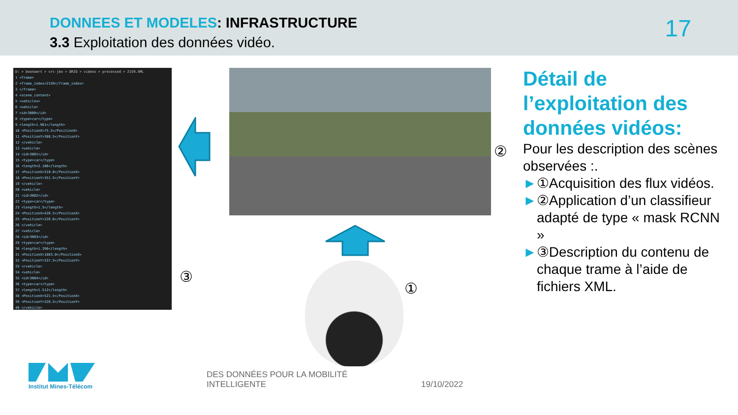DONNEES ET MODELES: INFRASTRUCTURE
3.3 Exploitation des données vidéo.
17
D: > boonaert > src-jbo > ORIO > videos > processed > 2159.XML
1 <frame>
2 <frame_index>2159</frame_index>
3 </frame>
4 <scene_content>
5 <vehicles>
6 <vehicle>
7 <id>3000</id>
8 <type>car</type>
9 <length>1.961</length>
10 <PositionX>75.5</PositionX>
11 <PositionY>388.5</PositionY>
12 </vehicle>
13 <vehicle>
14 <id>3001</id>
15 <type>car</type>
16 <length>2.186</length>
17 <PositionX>310.0</PositionX>
18 <PositionY>351.5</PositionY>
19 </vehicle>
20 <vehicle>
21 <id>3002</id>
22 <type>car</type>
23 <length>1.5</length>
24 <PositionX>426.5</PositionX>
25 <PositionY>339.0</PositionY>
26 </vehicle>
27 <vehicle>
28 <id>3003</id>
29 <type>car</type>
30 <length>1.396</length>
31 <PositionX>1883.0</PositionX>
32 <PositionY>337.5</PositionY>
33 </vehicle>
34 <vehicle>
35 <id>3004</id>
36 <type>car</type>
37 <length>1.512</length>
38 <PositionX>521.5</PositionX>
39 <PositionY>328.5</PositionY>
40 </vehicle>
②
③
①
Détail de l’exploitation des données vidéos:
Pour les description des scènes observées :.
►①Acquisition des flux vidéos.
►②Application d’un classifieur adapté de type « mask RCNN »
►③Description du contenu de chaque trame à l’aide de fichiers XML.
Institut Mines-Télécom
DES DONNÉES POUR LA MOBILITÉ
INTELLIGENTE
19/10/2022